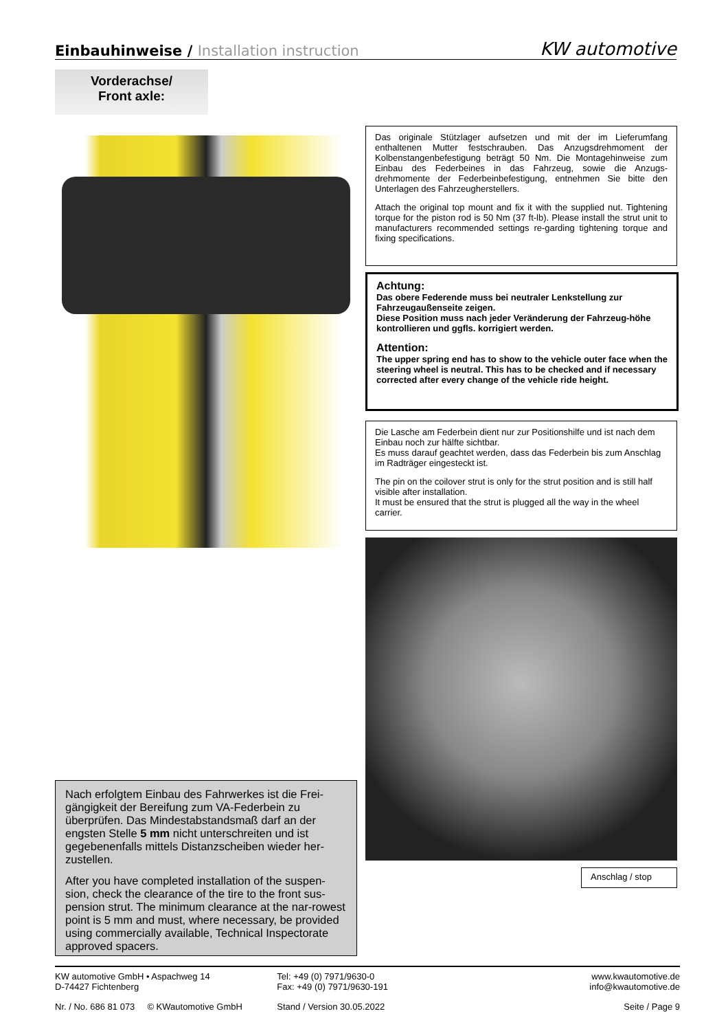Einbauhinweise / Installation instruction
KW automotive
Vorderachse/
Front axle:
Das originale Stützlager aufsetzen und mit der im Lieferumfang enthaltenen Mutter festschrauben. Das Anzugsdrehmoment der Kolbenstangenbefestigung beträgt 50 Nm. Die Montagehinweise zum Einbau des Federbeines in das Fahrzeug, sowie die Anzugs-drehmomente der Federbeinbefestigung, entnehmen Sie bitte den Unterlagen des Fahrzeugherstellers.
Attach the original top mount and fix it with the supplied nut. Tightening torque for the piston rod is 50 Nm (37 ft-lb). Please install the strut unit to manufacturers recommended settings re-garding tightening torque and fixing specifications.
Achtung:
Das obere Federende muss bei neutraler Lenkstellung zur Fahrzeugaußenseite zeigen.
Diese Position muss nach jeder Veränderung der Fahrzeug-höhe kontrollieren und ggfls. korrigiert werden.
Attention:
The upper spring end has to show to the vehicle outer face when the steering wheel is neutral. This has to be checked and if necessary corrected after every change of the vehicle ride height.
Die Lasche am Federbein dient nur zur Positionshilfe und ist nach dem Einbau noch zur hälfte sichtbar.
Es muss darauf geachtet werden, dass das Federbein bis zum Anschlag im Radträger eingesteckt ist.
The pin on the coilover strut is only for the strut position and is still half visible after installation.
It must be ensured that the strut is plugged all the way in the wheel carrier.
Anschlag / stop
Nach erfolgtem Einbau des Fahrwerkes ist die Frei-gängigkeit der Bereifung zum VA-Federbein zu überprüfen. Das Mindestabstandsmaß darf an der engsten Stelle 5 mm nicht unterschreiten und ist gegebenenfalls mittels Distanzscheiben wieder her-zustellen.
After you have completed installation of the suspen-sion, check the clearance of the tire to the front sus-pension strut. The minimum clearance at the nar-rowest point is 5 mm and must, where necessary, be provided using commercially available, Technical Inspectorate approved spacers.
KW automotive GmbH • Aspachweg 14
D-74427 Fichtenberg
Tel: +49 (0) 7971/9630-0
Fax: +49 (0) 7971/9630-191
www.kwautomotive.de
info@kwautomotive.de
Nr. / No. 686 81 073 © KWautomotive GmbH
Stand / Version 30.05.2022 Seite / Page 9